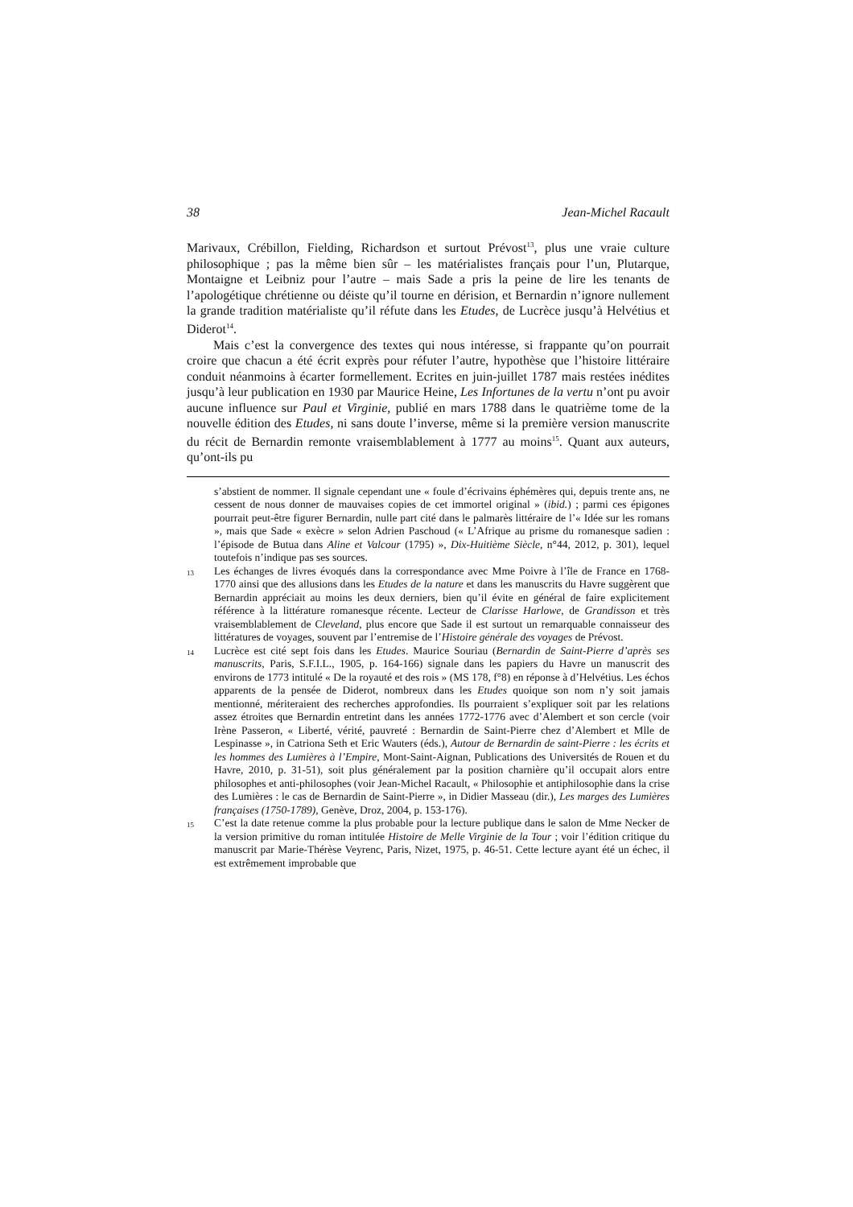38 Jean-Michel Racault
Marivaux, Crébillon, Fielding, Richardson et surtout Prévost<sup>13</sup>, plus une vraie culture philosophique ; pas la même bien sûr – les matérialistes français pour l’un, Plutarque, Montaigne et Leibniz pour l’autre – mais Sade a pris la peine de lire les tenants de l’apologétique chrétienne ou déiste qu’il tourne en dérision, et Bernardin n’ignore nullement la grande tradition matérialiste qu’il réfute dans les Etudes, de Lucrèce jusqu’à Helvétius et Diderot<sup>14</sup>.
Mais c’est la convergence des textes qui nous intéresse, si frappante qu’on pourrait croire que chacun a été écrit exprès pour réfuter l’autre, hypothèse que l’histoire littéraire conduit néanmoins à écarter formellement. Ecrites en juin-juillet 1787 mais restées inédites jusqu’à leur publication en 1930 par Maurice Heine, Les Infortunes de la vertu n’ont pu avoir aucune influence sur Paul et Virginie, publié en mars 1788 dans le quatrième tome de la nouvelle édition des Etudes, ni sans doute l’inverse, même si la première version manuscrite du récit de Bernardin remonte vraisemblablement à 1777 au moins<sup>15</sup>. Quant aux auteurs, qu’ont-ils pu
s’abstient de nommer. Il signale cependant une « foule d’écrivains éphémères qui, depuis trente ans, ne cessent de nous donner de mauvaises copies de cet immortel original » (ibid.) ; parmi ces épigones pourrait peut-être figurer Bernardin, nulle part cité dans le palmarès littéraire de l’« Idée sur les romans », mais que Sade « exècre » selon Adrien Paschoud (« L’Afrique au prisme du romanesque sadien : l’épisode de Butua dans Aline et Valcour (1795) », Dix-Huitième Siècle, n°44, 2012, p. 301), lequel toutefois n’indique pas ses sources.
13 Les échanges de livres évoqués dans la correspondance avec Mme Poivre à l’île de France en 1768-1770 ainsi que des allusions dans les Etudes de la nature et dans les manuscrits du Havre suggèrent que Bernardin appréciait au moins les deux derniers, bien qu’il évite en général de faire explicitement référence à la littérature romanesque récente. Lecteur de Clarisse Harlowe, de Grandisson et très vraisemblablement de Cleveland, plus encore que Sade il est surtout un remarquable connaisseur des littératures de voyages, souvent par l’entremise de l’Histoire générale des voyages de Prévost.
14 Lucrèce est cité sept fois dans les Etudes. Maurice Souriau (Bernardin de Saint-Pierre d’après ses manuscrits, Paris, S.F.I.L., 1905, p. 164-166) signale dans les papiers du Havre un manuscrit des environs de 1773 intitulé « De la royauté et des rois » (MS 178, f°8) en réponse à d’Helvétius. Les échos apparents de la pensée de Diderot, nombreux dans les Etudes quoique son nom n’y soit jamais mentionné, mériteraient des recherches approfondies. Ils pourraient s’expliquer soit par les relations assez étroites que Bernardin entretint dans les années 1772-1776 avec d’Alembert et son cercle (voir Irène Passeron, « Liberté, vérité, pauvreté : Bernardin de Saint-Pierre chez d’Alembert et Mlle de Lespinasse », in Catriona Seth et Eric Wauters (éds.), Autour de Bernardin de saint-Pierre : les écrits et les hommes des Lumières à l’Empire, Mont-Saint-Aignan, Publications des Universités de Rouen et du Havre, 2010, p. 31-51), soit plus généralement par la position charnière qu’il occupait alors entre philosophes et anti-philosophes (voir Jean-Michel Racault, « Philosophie et antiphilosophie dans la crise des Lumières : le cas de Bernardin de Saint-Pierre », in Didier Masseau (dir.), Les marges des Lumières françaises (1750-1789), Genève, Droz, 2004, p. 153-176).
15 C’est la date retenue comme la plus probable pour la lecture publique dans le salon de Mme Necker de la version primitive du roman intitulée Histoire de Melle Virginie de la Tour ; voir l’édition critique du manuscrit par Marie-Thérèse Veyrenc, Paris, Nizet, 1975, p. 46-51. Cette lecture ayant été un échec, il est extrêmement improbable que